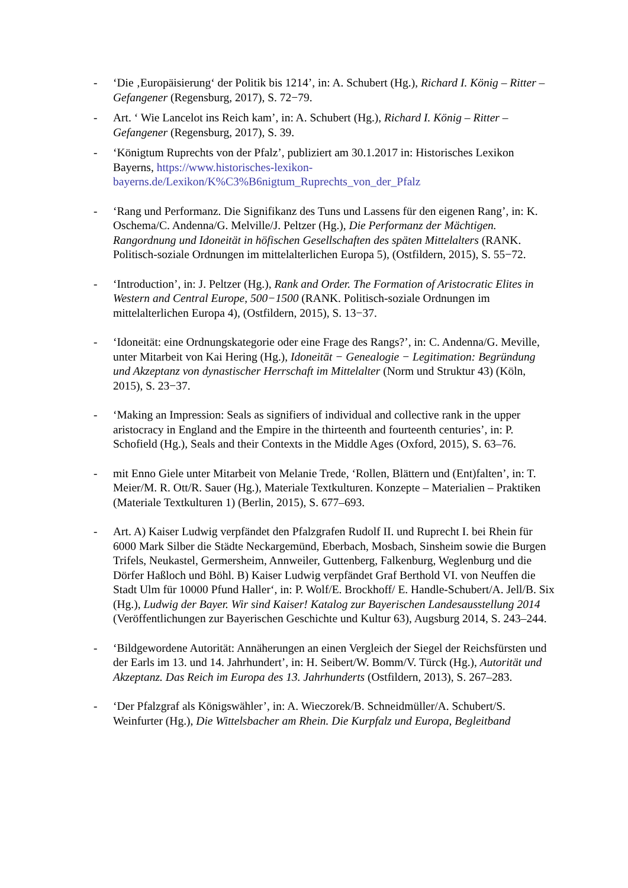- ‘Die ‚Europäisierung‘ der Politik bis 1214’, in: A. Schubert (Hg.), Richard I. König – Ritter – Gefangener (Regensburg, 2017), S. 72−79.
- Art. ‘ Wie Lancelot ins Reich kam’, in: A. Schubert (Hg.), Richard I. König – Ritter – Gefangener (Regensburg, 2017), S. 39.
- ‘Königtum Ruprechts von der Pfalz’, publiziert am 30.1.2017 in: Historisches Lexikon Bayerns, https://www.historisches-lexikon-bayerns.de/Lexikon/K%C3%B6nigtum_Ruprechts_von_der_Pfalz
- ‘Rang und Performanz. Die Signifikanz des Tuns und Lassens für den eigenen Rang’, in: K. Oschema/C. Andenna/G. Melville/J. Peltzer (Hg.), Die Performanz der Mächtigen. Rangordnung und Idoneität in höfischen Gesellschaften des späten Mittelalters (RANK. Politisch-soziale Ordnungen im mittelalterlichen Europa 5), (Ostfildern, 2015), S. 55−72.
- ‘Introduction’, in: J. Peltzer (Hg.), Rank and Order. The Formation of Aristocratic Elites in Western and Central Europe, 500−1500 (RANK. Politisch-soziale Ordnungen im mittelalterlichen Europa 4), (Ostfildern, 2015), S. 13−37.
- ‘Idoneität: eine Ordnungskategorie oder eine Frage des Rangs?’, in: C. Andenna/G. Meville, unter Mitarbeit von Kai Hering (Hg.), Idoneität − Genealogie − Legitimation: Begründung und Akzeptanz von dynastischer Herrschaft im Mittelalter (Norm und Struktur 43) (Köln, 2015), S. 23−37.
- ‘Making an Impression: Seals as signifiers of individual and collective rank in the upper aristocracy in England and the Empire in the thirteenth and fourteenth centuries’, in: P. Schofield (Hg.), Seals and their Contexts in the Middle Ages (Oxford, 2015), S. 63–76.
- mit Enno Giele unter Mitarbeit von Melanie Trede, ‘Rollen, Blättern und (Ent)falten’, in: T. Meier/M. R. Ott/R. Sauer (Hg.), Materiale Textkulturen. Konzepte – Materialien – Praktiken (Materiale Textkulturen 1) (Berlin, 2015), S. 677–693.
- Art. A) Kaiser Ludwig verpfändet den Pfalzgrafen Rudolf II. und Ruprecht I. bei Rhein für 6000 Mark Silber die Städte Neckargemünd, Eberbach, Mosbach, Sinsheim sowie die Burgen Trifels, Neukastel, Germersheim, Annweiler, Guttenberg, Falkenburg, Weglenburg und die Dörfer Haßloch und Böhl. B) Kaiser Ludwig verpfändet Graf Berthold VI. von Neuffen die Stadt Ulm für 10000 Pfund Haller‘, in: P. Wolf/E. Brockhoff/ E. Handle-Schubert/A. Jell/B. Six (Hg.), Ludwig der Bayer. Wir sind Kaiser! Katalog zur Bayerischen Landesausstellung 2014 (Veröffentlichungen zur Bayerischen Geschichte und Kultur 63), Augsburg 2014, S. 243–244.
- ‘Bildgewordene Autorität: Annäherungen an einen Vergleich der Siegel der Reichsfürsten und der Earls im 13. und 14. Jahrhundert’, in: H. Seibert/W. Bomm/V. Türck (Hg.), Autorität und Akzeptanz. Das Reich im Europa des 13. Jahrhunderts (Ostfildern, 2013), S. 267–283.
- ‘Der Pfalzgraf als Königswähler’, in: A. Wieczorek/B. Schneidmüller/A. Schubert/S. Weinfurter (Hg.), Die Wittelsbacher am Rhein. Die Kurpfalz und Europa, Begleitband